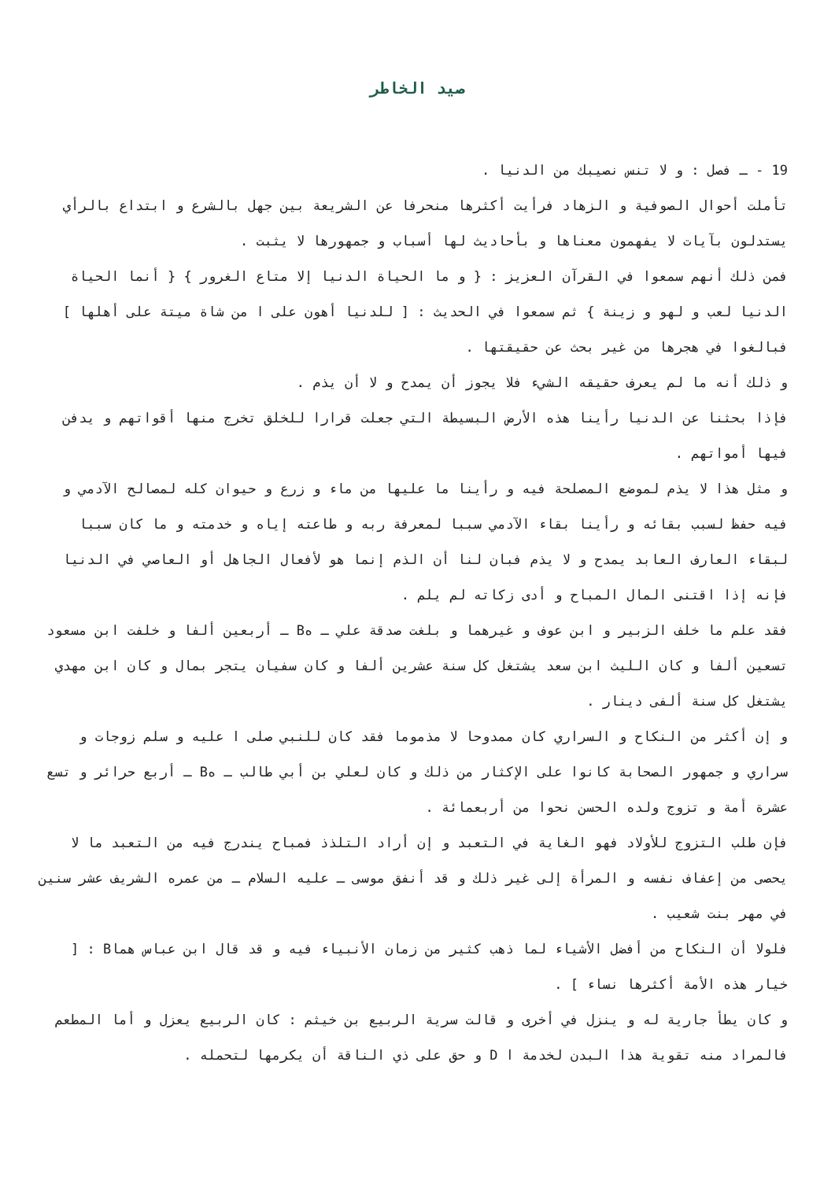صيد الخاطر
19 - ـ فصل : و لا تنس نصيبك من الدنيا .
تأملت أحوال الصوفية و الزهاد فرأيت أكثرها منحرفا عن الشريعة بين جهل بالشرع و ابتداع بالرأي يستدلون بآيات لا يفهمون معناها و بأحاديث لها أسباب و جمهورها لا يثبت .
فمن ذلك أنهم سمعوا في القرآن العزيز : { و ما الحياة الدنيا إلا متاع الغرور } { أنما الحياة الدنيا لعب و لهو و زينة } ثم سمعوا في الحديث : [ للدنيا أهون على ا من شاة ميتة على أهلها ] فبالغوا في هجرها من غير بحث عن حقيقتها .
و ذلك أنه ما لم يعرف حقيقه الشيء فلا يجوز أن يمدح و لا أن يذم .
فإذا بحثنا عن الدنيا رأينا هذه الأرض البسيطة التي جعلت قرارا للخلق تخرج منها أقواتهم و يدفن فيها أمواتهم .
و مثل هذا لا يذم لموضع المصلحة فيه و رأينا ما عليها من ماء و زرع و حيوان كله لمصالح الآدمي و فيه حفظ لسبب بقائه و رأينا بقاء الآدمي سببا لمعرفة ربه و طاعته إياه و خدمته و ما كان سببا لبقاء العارف العابد يمدح و لا يذم فبان لنا أن الذم إنما هو لأفعال الجاهل أو العاصي في الدنيا فإنه إذا اقتنى المال المباح و أدى زكاته لم يلم .
فقد علم ما خلف الزبير و ابن عوف و غيرهما و بلغت صدقة علي ـ هB ـ أربعين ألفا و خلفت ابن مسعود تسعين ألفا و كان الليث ابن سعد يشتغل كل سنة عشرين ألفا و كان سفيان يتجر بمال و كان ابن مهدي يشتغل كل سنة ألفى دينار .
و إن أكثر من النكاح و السراري كان ممدوحا لا مذموما فقد كان للنبي صلى ا عليه و سلم زوجات و سراري و جمهور الصحابة كانوا على الإكثار من ذلك و كان لعلي بن أبي طالب ـ هB ـ أربع حرائر و تسع عشرة أمة و تزوج ولده الحسن نحوا من أربعمائة .
فإن طلب التزوج للأولاد فهو الغاية في التعبد و إن أراد التلذذ فمباح يندرج فيه من التعبد ما لا يحصى من إعفاف نفسه و المرأة إلى غير ذلك و قد أنفق موسى ـ عليه السلام ـ من عمره الشريف عشر سنين في مهر بنت شعيب .
فلولا أن النكاح من أفضل الأشياء لما ذهب كثير من زمان الأنبياء فيه و قد قال ابن عباس هماB : [ خيار هذه الأمة أكثرها نساء ] .
و كان يطأ جارية له و ينزل في أخرى و قالت سرية الربيع بن خيثم : كان الربيع يعزل و أما المطعم فالمراد منه تقوية هذا البدن لخدمة ا D و حق على ذي الناقة أن يكرمها لتحمله .